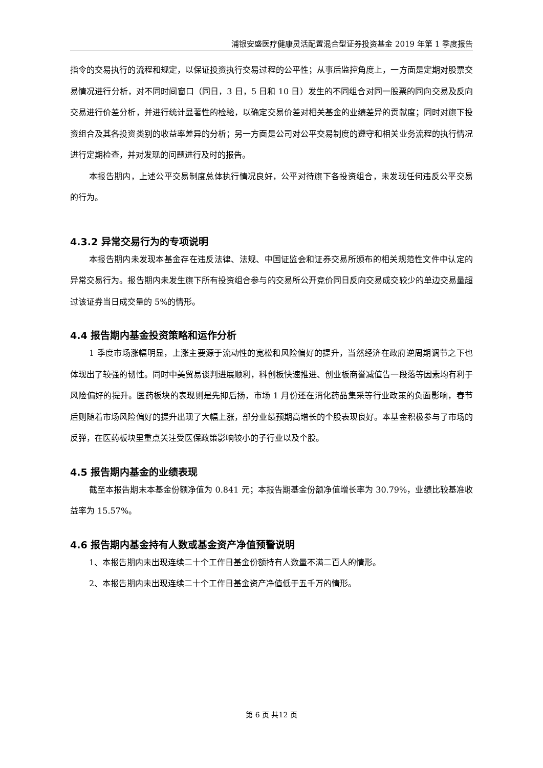浦银安盛医疗健康灵活配置混合型证券投资基金 2019 年第 1 季度报告
指令的交易执行的流程和规定，以保证投资执行交易过程的公平性；从事后监控角度上，一方面是定期对股票交易情况进行分析，对不同时间窗口（同日，3 日，5 日和 10 日）发生的不同组合对同一股票的同向交易及反向交易进行价差分析，并进行统计显著性的检验，以确定交易价差对相关基金的业绩差异的贡献度；同时对旗下投资组合及其各投资类别的收益率差异的分析；另一方面是公司对公平交易制度的遵守和相关业务流程的执行情况进行定期检查，并对发现的问题进行及时的报告。
本报告期内，上述公平交易制度总体执行情况良好，公平对待旗下各投资组合，未发现任何违反公平交易的行为。
4.3.2 异常交易行为的专项说明
本报告期内未发现本基金存在违反法律、法规、中国证监会和证券交易所颁布的相关规范性文件中认定的异常交易行为。报告期内未发生旗下所有投资组合参与的交易所公开竞价同日反向交易成交较少的单边交易量超过该证券当日成交量的 5%的情形。
4.4 报告期内基金投资策略和运作分析
1 季度市场涨幅明显，上涨主要源于流动性的宽松和风险偏好的提升，当然经济在政府逆周期调节之下也体现出了较强的韧性。同时中美贸易谈判进展顺利，科创板快速推进、创业板商誉减值告一段落等因素均有利于风险偏好的提升。医药板块的表现则是先抑后扬，市场 1 月份还在消化药品集采等行业政策的负面影响，春节后则随着市场风险偏好的提升出现了大幅上涨，部分业绩预期高增长的个股表现良好。本基金积极参与了市场的反弹，在医药板块里重点关注受医保政策影响较小的子行业以及个股。
4.5 报告期内基金的业绩表现
截至本报告期末本基金份额净值为 0.841 元；本报告期基金份额净值增长率为 30.79%，业绩比较基准收益率为 15.57%。
4.6 报告期内基金持有人数或基金资产净值预警说明
1、本报告期内未出现连续二十个工作日基金份额持有人数量不满二百人的情形。
2、本报告期内未出现连续二十个工作日基金资产净值低于五千万的情形。
第 6 页 共12 页